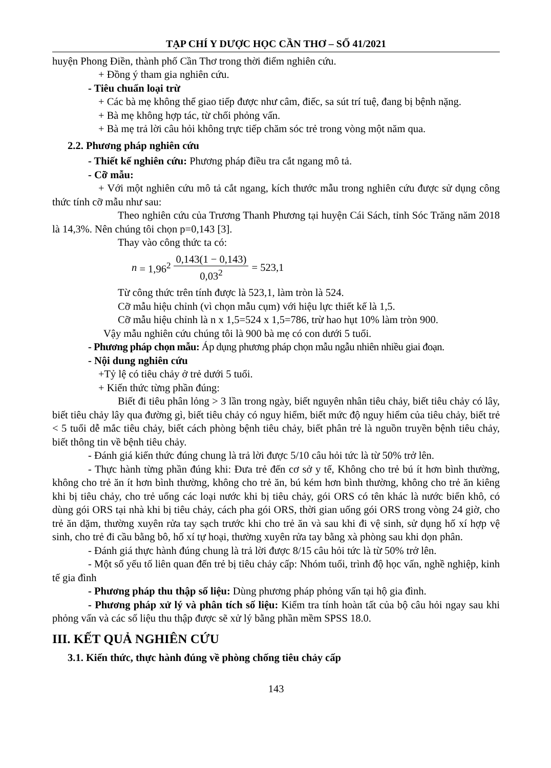TẠP CHÍ Y DƯỢC HỌC CẦN THƠ – SỐ 41/2021
huyện Phong Điền, thành phố Cần Thơ trong thời điểm nghiên cứu.
+ Đồng ý tham gia nghiên cứu.
- Tiêu chuẩn loại trừ
+ Các bà mẹ không thể giao tiếp được như câm, điếc, sa sút trí tuệ, đang bị bệnh nặng.
+ Bà mẹ không hợp tác, từ chối phỏng vấn.
+ Bà mẹ trả lời câu hỏi không trực tiếp chăm sóc trẻ trong vòng một năm qua.
2.2. Phương pháp nghiên cứu
- Thiết kế nghiên cứu: Phương pháp điều tra cắt ngang mô tả.
- Cỡ mẫu:
+ Với một nghiên cứu mô tả cắt ngang, kích thước mẫu trong nghiên cứu được sử dụng công thức tính cỡ mẫu như sau:
Theo nghiên cứu của Trương Thanh Phương tại huyện Cái Sách, tỉnh Sóc Trăng năm 2018 là 14,3%. Nên chúng tôi chọn p=0,143 [3].
Thay vào công thức ta có:
n = 1,96<sup>2</sup> 0,143(1 − 0,143) 0,03<sup>2</sup> = 523,1
Từ công thức trên tính được là 523,1, làm tròn là 524.
Cỡ mẫu hiệu chỉnh (vì chọn mẫu cụm) với hiệu lực thiết kế là 1,5.
Cỡ mẫu hiệu chỉnh là n x 1,5=524 x 1,5=786, trừ hao hụt 10% làm tròn 900.
Vậy mẫu nghiên cứu chúng tôi là 900 bà mẹ có con dưới 5 tuổi.
- Phương pháp chọn mẫu: Áp dụng phương pháp chọn mẫu ngẫu nhiên nhiều giai đoạn.
- Nội dung nghiên cứu
+Tỷ lệ có tiêu chảy ở trẻ dưới 5 tuổi.
+ Kiến thức từng phần đúng:
Biết đi tiêu phân lỏng > 3 lần trong ngày, biết nguyên nhân tiêu chảy, biết tiêu chảy có lây, biết tiêu chảy lây qua đường gì, biết tiêu chảy có nguy hiểm, biết mức độ nguy hiểm của tiêu chảy, biết trẻ < 5 tuổi dễ mắc tiêu chảy, biết cách phòng bệnh tiêu chảy, biết phân trẻ là nguồn truyền bệnh tiêu chảy, biết thông tin về bệnh tiêu chảy.
- Đánh giá kiến thức đúng chung là trả lời được 5/10 câu hỏi tức là từ 50% trở lên.
- Thực hành từng phần đúng khi: Đưa trẻ đến cơ sở y tế, Không cho trẻ bú ít hơn bình thường, không cho trẻ ăn ít hơn bình thường, không cho trẻ ăn, bú kém hơn bình thường, không cho trẻ ăn kiêng khi bị tiêu chảy, cho trẻ uống các loại nước khi bị tiêu chảy, gói ORS có tên khác là nước biển khô, có dùng gói ORS tại nhà khi bị tiêu chảy, cách pha gói ORS, thời gian uống gói ORS trong vòng 24 giờ, cho trẻ ăn dặm, thường xuyên rửa tay sạch trước khi cho trẻ ăn và sau khi đi vệ sinh, sử dụng hố xí hợp vệ sinh, cho trẻ đi cầu bằng bô, hố xí tự hoại, thường xuyên rửa tay bằng xà phòng sau khi dọn phân.
- Đánh giá thực hành đúng chung là trả lời được 8/15 câu hỏi tức là từ 50% trở lên.
- Một số yếu tố liên quan đến trẻ bị tiêu chảy cấp: Nhóm tuổi, trình độ học vấn, nghề nghiệp, kinh tế gia đình
- Phương pháp thu thập số liệu: Dùng phương pháp phỏng vấn tại hộ gia đình.
- Phương pháp xử lý và phân tích số liệu: Kiểm tra tính hoàn tất của bộ câu hỏi ngay sau khi phỏng vấn và các số liệu thu thập được sẽ xử lý bằng phần mềm SPSS 18.0.
III. KẾT QUẢ NGHIÊN CỨU
3.1. Kiến thức, thực hành đúng về phòng chống tiêu chảy cấp
143